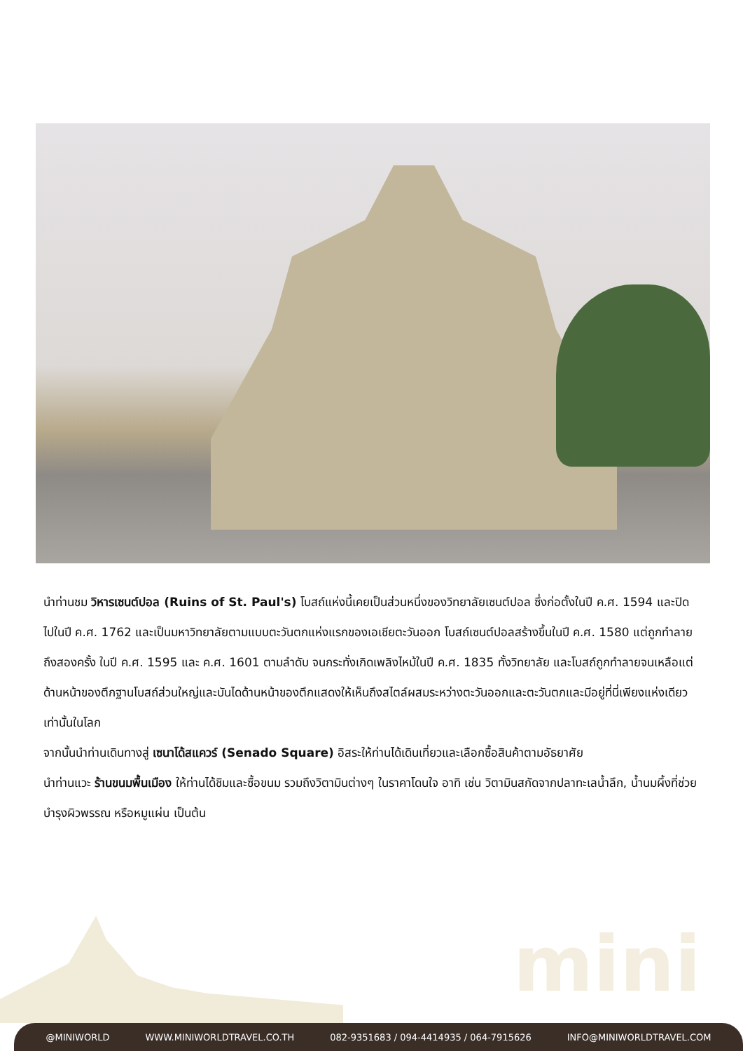นำท่านชม วิหารเซนต์ปอล (Ruins of St. Paul's) โบสถ์แห่งนี้เคยเป็นส่วนหนึ่งของวิทยาลัยเซนต์ปอล ซึ่งก่อตั้งในปี ค.ศ. 1594 และปิดไปในปี ค.ศ. 1762 และเป็นมหาวิทยาลัยตามแบบตะวันตกแห่งแรกของเอเชียตะวันออก โบสถ์เซนต์ปอลสร้างขึ้นในปี ค.ศ. 1580 แต่ถูกทำลายถึงสองครั้ง ในปี ค.ศ. 1595 และ ค.ศ. 1601 ตามลำดับ จนกระทั่งเกิดเพลิงไหม้ในปี ค.ศ. 1835 ทั้งวิทยาลัย และโบสถ์ถูกทำลายจนเหลือแต่ด้านหน้าของตึกฐานโบสถ์ส่วนใหญ่และบันไดด้านหน้าของตึกแสดงให้เห็นถึงสไตล์ผสมระหว่างตะวันออกและตะวันตกและมีอยู่ที่นี่เพียงแห่งเดียวเท่านั้นในโลก
จากนั้นนำท่านเดินทางสู่ เซนาโด้สแควร์ (Senado Square) อิสระให้ท่านได้เดินเที่ยวและเลือกซื้อสินค้าตามอัธยาศัย
นำท่านแวะ ร้านขนมพื้นเมือง ให้ท่านได้ชิมและซื้อขนม รวมถึงวิตามินต่างๆ ในราคาโดนใจ อาทิ เช่น วิตามินสกัดจากปลาทะเลน้ำลึก, น้ำนมผึ้งที่ช่วยบำรุงผิวพรรณ หรือหมูแผ่น เป็นต้น
mini
@MINIWORLD WWW.MINIWORLDTRAVEL.CO.TH 082-9351683 / 094-4414935 / 064-7915626 INFO@MINIWORLDTRAVEL.COM